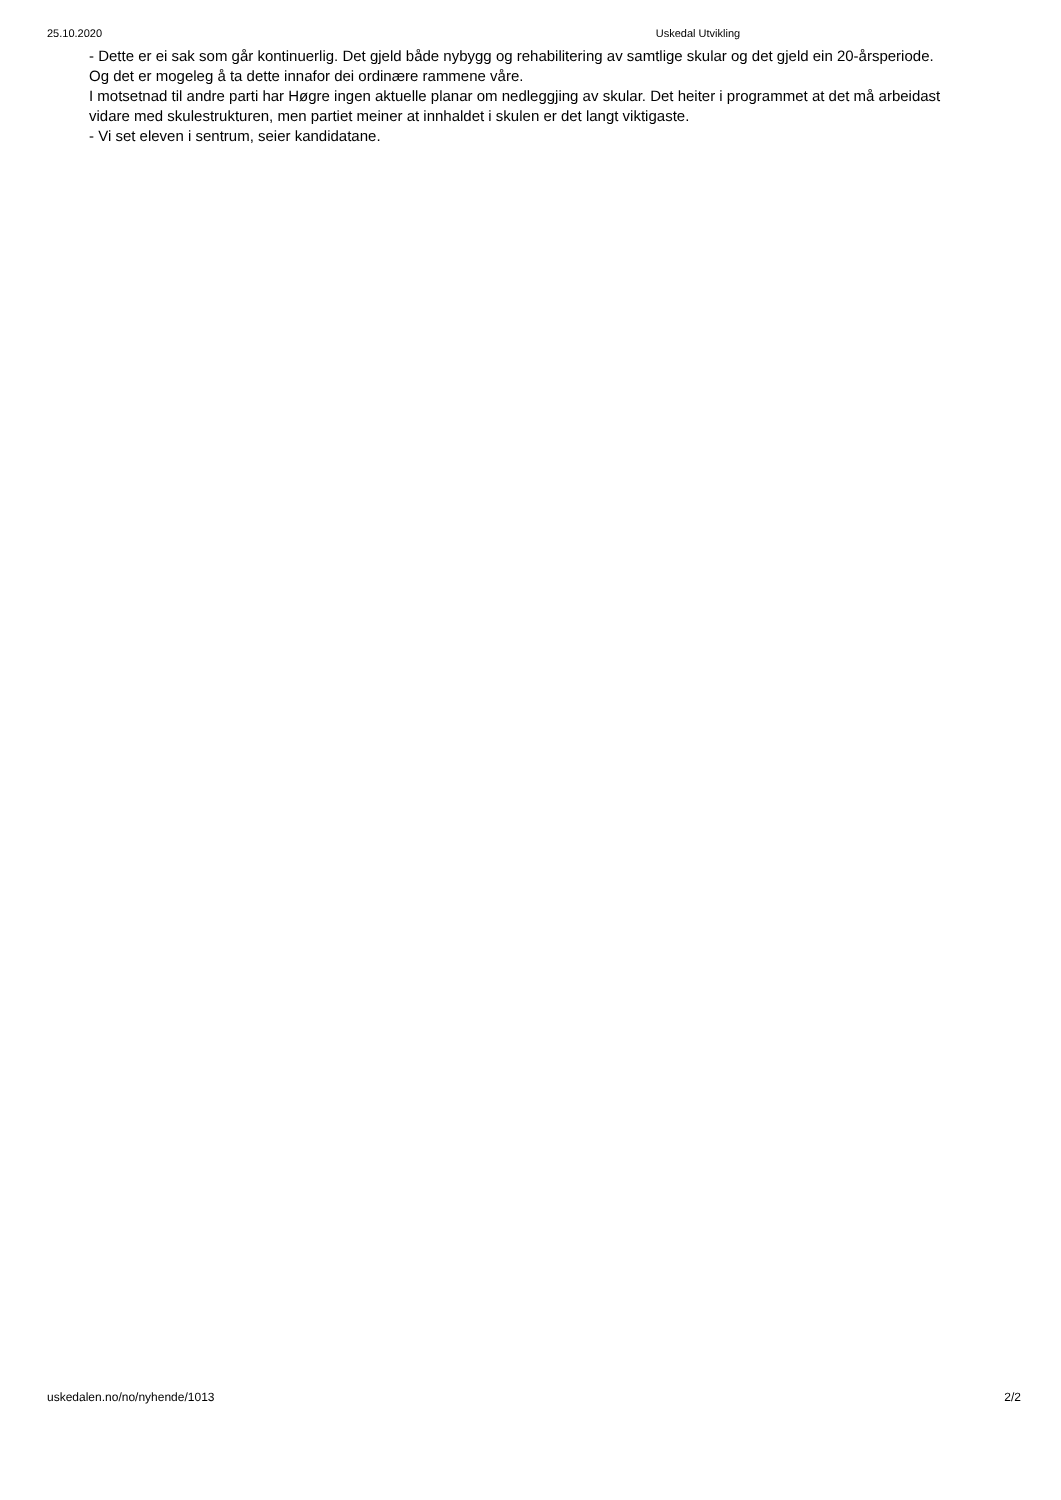25.10.2020 Uskedal Utvikling
- Dette er ei sak som går kontinuerlig. Det gjeld både nybygg og rehabilitering av samtlige skular og det gjeld ein 20-årsperiode. Og det er mogeleg å ta dette innafor dei ordinære rammene våre.
I motsetnad til andre parti har Høgre ingen aktuelle planar om nedleggjing av skular. Det heiter i programmet at det må arbeidast vidare med skulestrukturen, men partiet meiner at innhaldet i skulen er det langt viktigaste.
- Vi set eleven i sentrum, seier kandidatane.
uskedalen.no/no/nyhende/1013 2/2